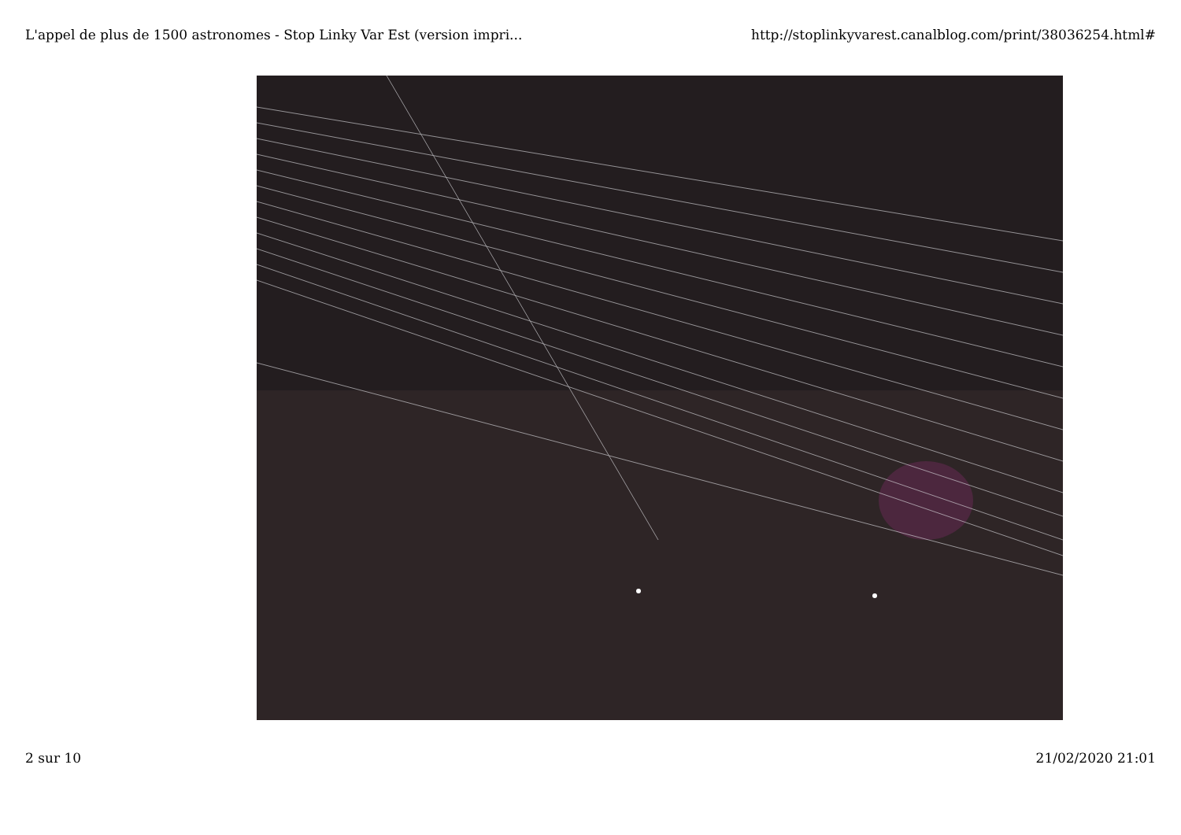L'appel de plus de 1500 astronomes - Stop Linky Var Est (version impri... http://stoplinkyvarest.canalblog.com/print/38036254.html#
2 sur 10 21/02/2020 21:01